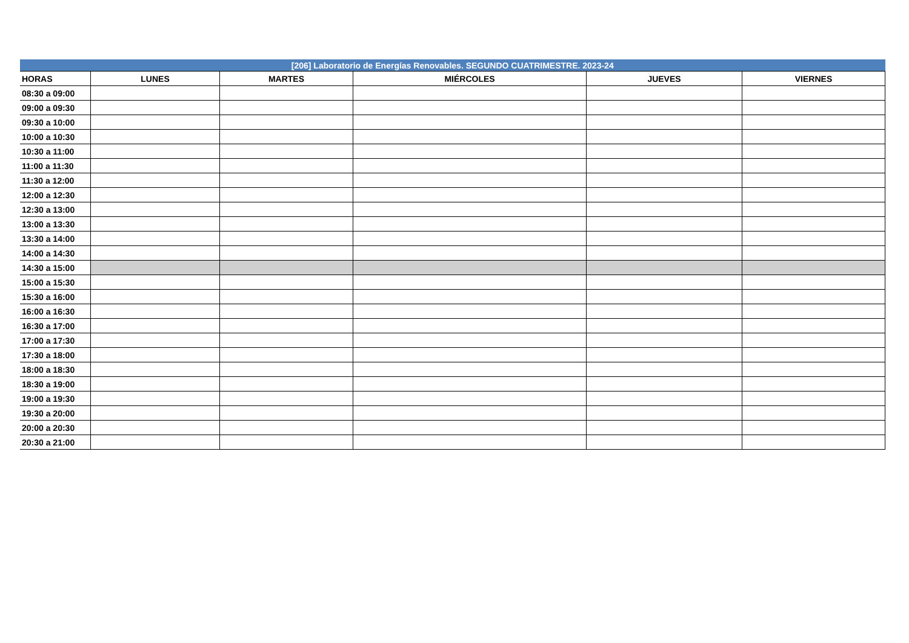| [206] Laboratorio de Energías Renovables. SEGUNDO CUATRIMESTRE. 2023-24 | | | | | |
| --- | --- | --- | --- | --- | --- |
| HORAS | LUNES | MARTES | MIÉRCOLES | JUEVES | VIERNES |
| 08:30 a 09:00 | | | | | |
| 09:00 a 09:30 | | | | | |
| 09:30 a 10:00 | | | | | |
| 10:00 a 10:30 | | | | | |
| 10:30 a 11:00 | | | | | |
| 11:00 a 11:30 | | | | | |
| 11:30 a 12:00 | | | | | |
| 12:00 a 12:30 | | | | | |
| 12:30 a 13:00 | | | | | |
| 13:00 a 13:30 | | | | | |
| 13:30 a 14:00 | | | | | |
| 14:00 a 14:30 | | | | | |
| 14:30 a 15:00 | | | | | |
| 15:00 a 15:30 | | | | | |
| 15:30 a 16:00 | | | | | |
| 16:00 a 16:30 | | | | | |
| 16:30 a 17:00 | | | | | |
| 17:00 a 17:30 | | | | | |
| 17:30 a 18:00 | | | | | |
| 18:00 a 18:30 | | | | | |
| 18:30 a 19:00 | | | | | |
| 19:00 a 19:30 | | | | | |
| 19:30 a 20:00 | | | | | |
| 20:00 a 20:30 | | | | | |
| 20:30 a 21:00 | | | | | |